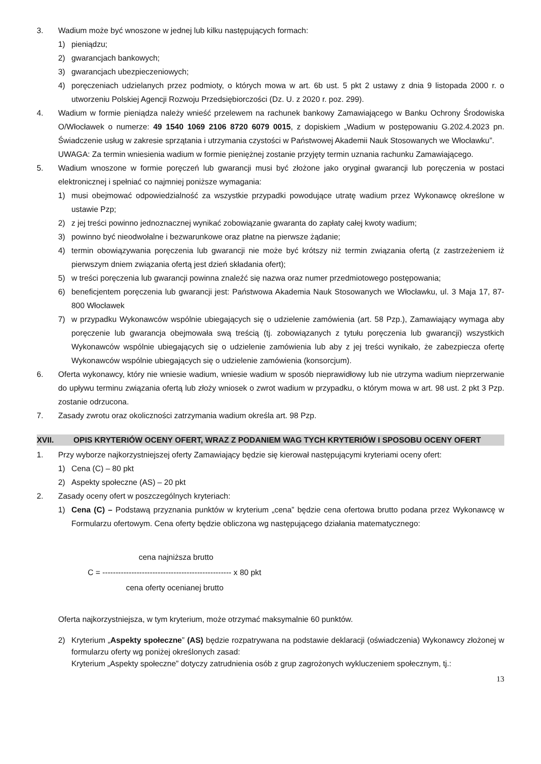3. Wadium może być wnoszone w jednej lub kilku następujących formach:
1) pieniądzu;
2) gwarancjach bankowych;
3) gwarancjach ubezpieczeniowych;
4) poręczeniach udzielanych przez podmioty, o których mowa w art. 6b ust. 5 pkt 2 ustawy z dnia 9 listopada 2000 r. o utworzeniu Polskiej Agencji Rozwoju Przedsiębiorczości (Dz. U. z 2020 r. poz. 299).
4. Wadium w formie pieniądza należy wnieść przelewem na rachunek bankowy Zamawiającego w Banku Ochrony Środowiska O/Włocławek o numerze: 49 1540 1069 2106 8720 6079 0015, z dopiskiem „Wadium w postępowaniu G.202.4.2023 pn. Świadczenie usług w zakresie sprzątania i utrzymania czystości w Państwowej Akademii Nauk Stosowanych we Włocławku”.
UWAGA: Za termin wniesienia wadium w formie pieniężnej zostanie przyjęty termin uznania rachunku Zamawiającego.
5. Wadium wnoszone w formie poręczeń lub gwarancji musi być złożone jako oryginał gwarancji lub poręczenia w postaci elektronicznej i spełniać co najmniej poniższe wymagania:
1) musi obejmować odpowiedzialność za wszystkie przypadki powodujące utratę wadium przez Wykonawcę określone w ustawie Pzp;
2) z jej treści powinno jednoznacznej wynikać zobowiązanie gwaranta do zapłaty całej kwoty wadium;
3) powinno być nieodwołalne i bezwarunkowe oraz płatne na pierwsze żądanie;
4) termin obowiązywania poręczenia lub gwarancji nie może być krótszy niż termin związania ofertą (z zastrzeżeniem iż pierwszym dniem związania ofertą jest dzień składania ofert);
5) w treści poręczenia lub gwarancji powinna znaleźć się nazwa oraz numer przedmiotowego postępowania;
6) beneficjentem poręczenia lub gwarancji jest: Państwowa Akademia Nauk Stosowanych we Włocławku, ul. 3 Maja 17, 87-800 Włocławek
7) w przypadku Wykonawców wspólnie ubiegających się o udzielenie zamówienia (art. 58 Pzp.), Zamawiający wymaga aby poręczenie lub gwarancja obejmowała swą treścią (tj. zobowiązanych z tytułu poręczenia lub gwarancji) wszystkich Wykonawców wspólnie ubiegających się o udzielenie zamówienia lub aby z jej treści wynikało, że zabezpiecza ofertę Wykonawców wspólnie ubiegających się o udzielenie zamówienia (konsorcjum).
6. Oferta wykonawcy, który nie wniesie wadium, wniesie wadium w sposób nieprawidłowy lub nie utrzyma wadium nieprzerwanie do upływu terminu związania ofertą lub złoży wniosek o zwrot wadium w przypadku, o którym mowa w art. 98 ust. 2 pkt 3 Pzp. zostanie odrzucona.
7. Zasady zwrotu oraz okoliczności zatrzymania wadium określa art. 98 Pzp.
XVII. OPIS KRYTERIÓW OCENY OFERT, WRAZ Z PODANIEM WAG TYCH KRYTERIÓW I SPOSOBU OCENY OFERT
1. Przy wyborze najkorzystniejszej oferty Zamawiający będzie się kierował następującymi kryteriami oceny ofert:
1) Cena (C) – 80 pkt
2) Aspekty społeczne (AS) – 20 pkt
2. Zasady oceny ofert w poszczególnych kryteriach:
1) Cena (C) – Podstawą przyznania punktów w kryterium „cena” będzie cena ofertowa brutto podana przez Wykonawcę w Formularzu ofertowym. Cena oferty będzie obliczona wg następującego działania matematycznego:
cena najniższa brutto
C = ------------------------------------------------- x 80 pkt
cena oferty ocenianej brutto
Oferta najkorzystniejsza, w tym kryterium, może otrzymać maksymalnie 60 punktów.
2) Kryterium „Aspekty społeczne” (AS) będzie rozpatrywana na podstawie deklaracji (oświadczenia) Wykonawcy złożonej w formularzu oferty wg poniżej określonych zasad:
Kryterium „Aspekty społeczne” dotyczy zatrudnienia osób z grup zagrożonych wykluczeniem społecznym, tj.:
13